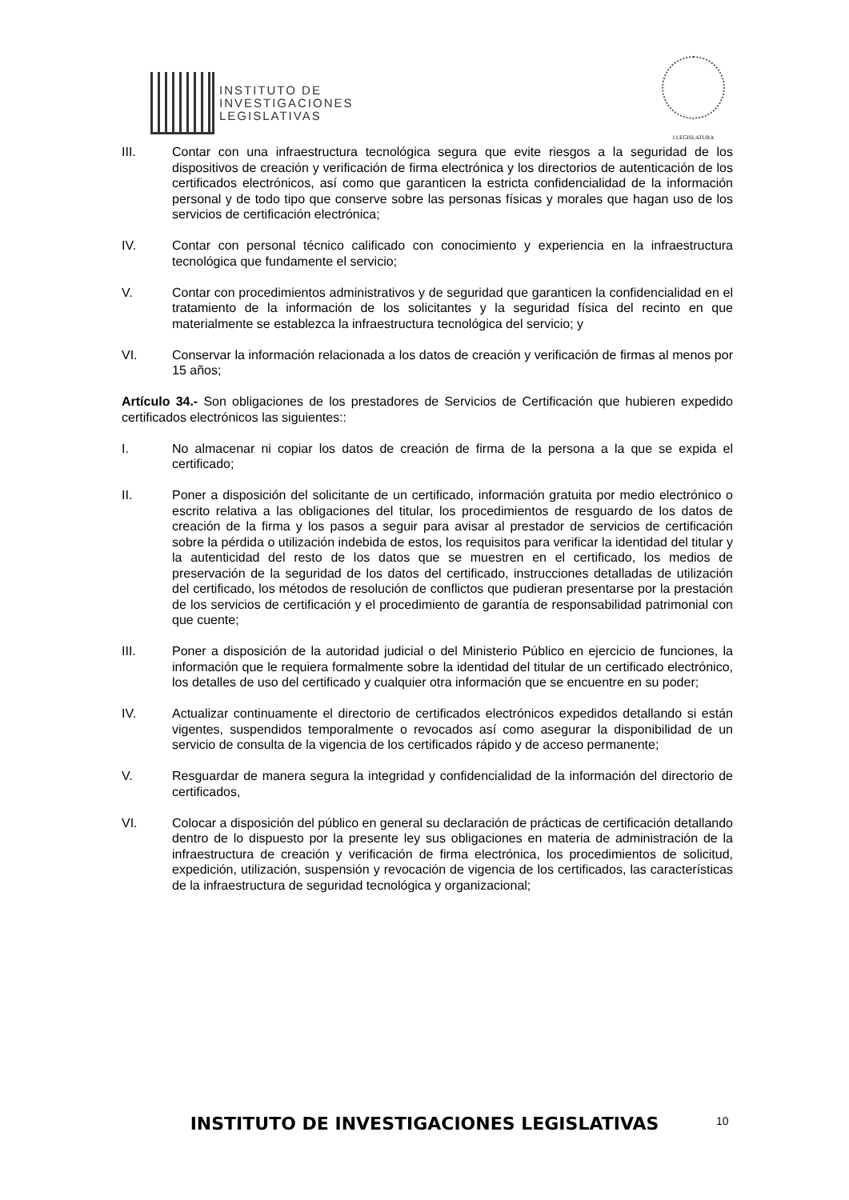INSTITUTO DE
INVESTIGACIONES
LEGISLATIVAS
I LEGISLATURA
III. Contar con una infraestructura tecnológica segura que evite riesgos a la seguridad de los dispositivos de creación y verificación de firma electrónica y los directorios de autenticación de los certificados electrónicos, así como que garanticen la estricta confidencialidad de la información personal y de todo tipo que conserve sobre las personas físicas y morales que hagan uso de los servicios de certificación electrónica;
IV. Contar con personal técnico calificado con conocimiento y experiencia en la infraestructura tecnológica que fundamente el servicio;
V. Contar con procedimientos administrativos y de seguridad que garanticen la confidencialidad en el tratamiento de la información de los solicitantes y la seguridad física del recinto en que materialmente se establezca la infraestructura tecnológica del servicio; y
VI. Conservar la información relacionada a los datos de creación y verificación de firmas al menos por 15 años;
Artículo 34.- Son obligaciones de los prestadores de Servicios de Certificación que hubieren expedido certificados electrónicos las siguientes::
I. No almacenar ni copiar los datos de creación de firma de la persona a la que se expida el certificado;
II. Poner a disposición del solicitante de un certificado, información gratuita por medio electrónico o escrito relativa a las obligaciones del titular, los procedimientos de resguardo de los datos de creación de la firma y los pasos a seguir para avisar al prestador de servicios de certificación sobre la pérdida o utilización indebida de estos, los requisitos para verificar la identidad del titular y la autenticidad del resto de los datos que se muestren en el certificado, los medios de preservación de la seguridad de los datos del certificado, instrucciones detalladas de utilización del certificado, los métodos de resolución de conflictos que pudieran presentarse por la prestación de los servicios de certificación y el procedimiento de garantía de responsabilidad patrimonial con que cuente;
III. Poner a disposición de la autoridad judicial o del Ministerio Público en ejercicio de funciones, la información que le requiera formalmente sobre la identidad del titular de un certificado electrónico, los detalles de uso del certificado y cualquier otra información que se encuentre en su poder;
IV. Actualizar continuamente el directorio de certificados electrónicos expedidos detallando si están vigentes, suspendidos temporalmente o revocados así como asegurar la disponibilidad de un servicio de consulta de la vigencia de los certificados rápido y de acceso permanente;
V. Resguardar de manera segura la integridad y confidencialidad de la información del directorio de certificados,
VI. Colocar a disposición del público en general su declaración de prácticas de certificación detallando dentro de lo dispuesto por la presente ley sus obligaciones en materia de administración de la infraestructura de creación y verificación de firma electrónica, los procedimientos de solicitud, expedición, utilización, suspensión y revocación de vigencia de los certificados, las características de la infraestructura de seguridad tecnológica y organizacional;
INSTITUTO DE INVESTIGACIONES LEGISLATIVAS 10